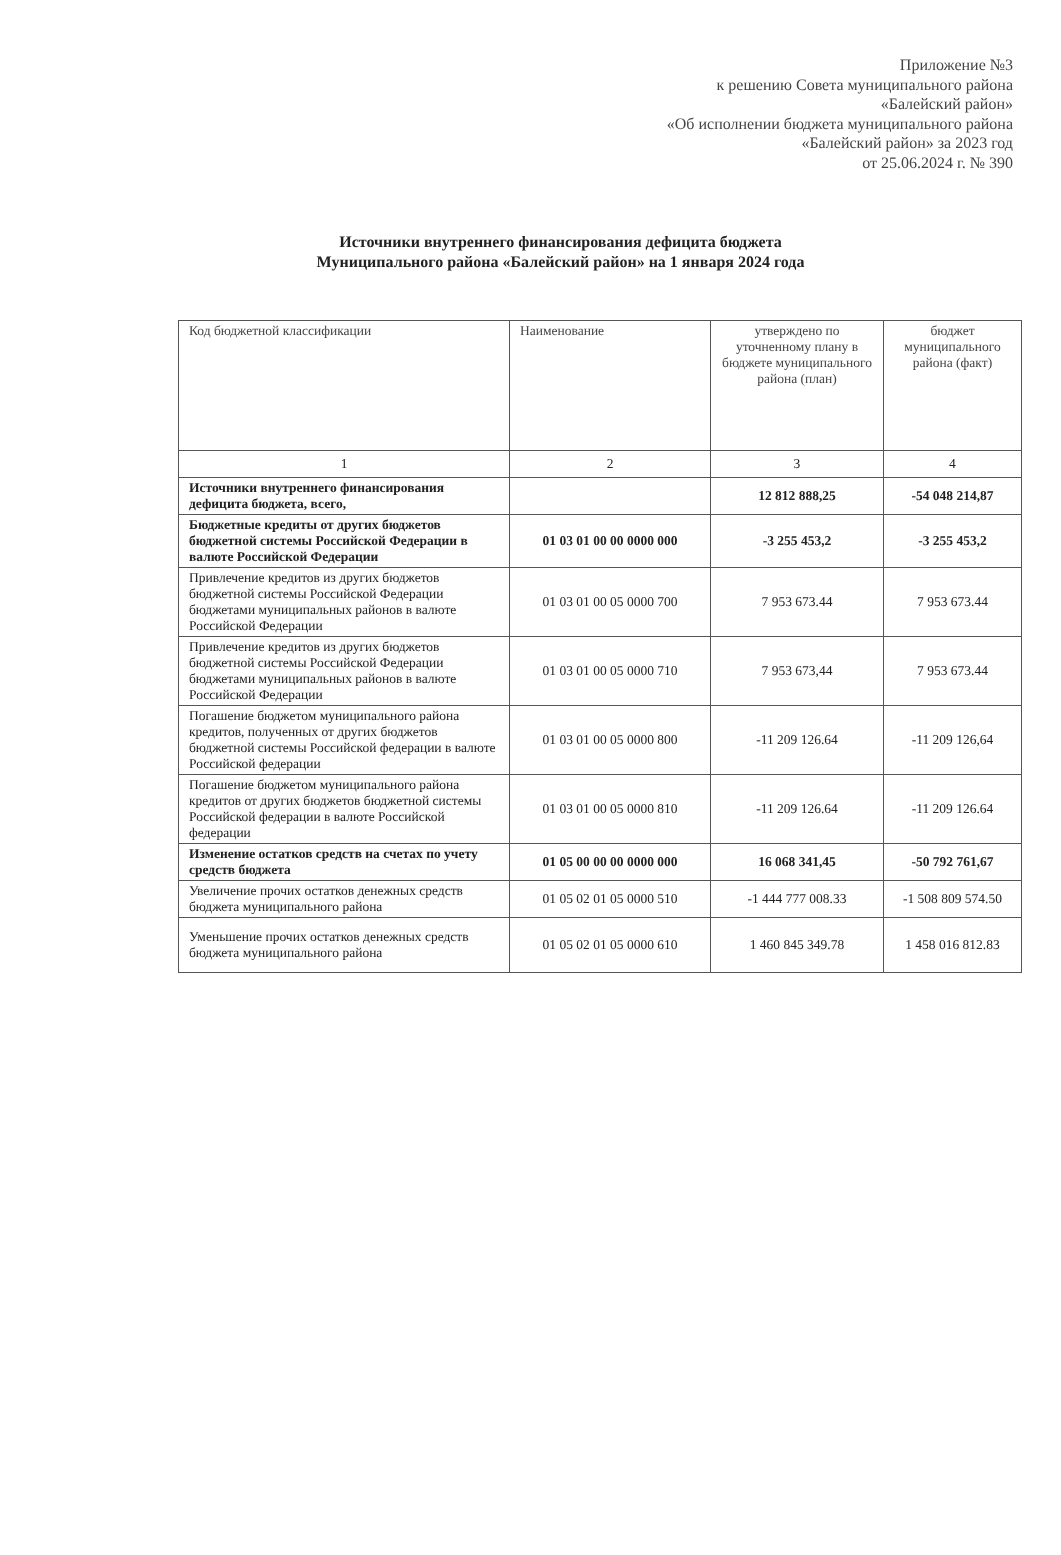Приложение №3
к решению Совета муниципального района
«Балейский район»
«Об исполнении бюджета муниципального района
«Балейский район» за 2023 год
от 25.06.2024 г. № 390
Источники внутреннего финансирования дефицита бюджета
Муниципального района «Балейский район» на 1 января 2024 года
| Код бюджетной классификации | Наименование | утверждено по уточненному плану в бюджете муниципального района (план) | бюджет муниципального района (факт) |
| --- | --- | --- | --- |
| 1 | 2 | 3 | 4 |
| Источники внутреннего финансирования дефицита бюджета, всего, | | 12 812 888,25 | -54 048 214,87 |
| Бюджетные кредиты от других бюджетов бюджетной системы Российской Федерации в валюте Российской Федерации | 01 03 01 00 00 0000 000 | -3 255 453,2 | -3 255 453,2 |
| Привлечение кредитов из других бюджетов бюджетной системы Российской Федерации бюджетами муниципальных районов в валюте Российской Федерации | 01 03 01 00 05 0000 700 | 7 953 673.44 | 7 953 673.44 |
| Привлечение кредитов из других бюджетов бюджетной системы Российской Федерации бюджетами муниципальных районов в валюте Российской Федерации | 01 03 01 00 05 0000 710 | 7 953 673,44 | 7 953 673.44 |
| Погашение бюджетом муниципального района кредитов, полученных от других бюджетов бюджетной системы Российской федерации в валюте Российской федерации | 01 03 01 00 05 0000 800 | -11 209 126.64 | -11 209 126,64 |
| Погашение бюджетом муниципального района кредитов от других бюджетов бюджетной системы Российской федерации в валюте Российской федерации | 01 03 01 00 05 0000 810 | -11 209 126.64 | -11 209 126.64 |
| Изменение остатков средств на счетах по учету средств бюджета | 01 05 00 00 00 0000 000 | 16 068 341,45 | -50 792 761,67 |
| Увеличение прочих остатков денежных средств бюджета муниципального района | 01 05 02 01 05 0000 510 | -1 444 777 008.33 | -1 508 809 574.50 |
| Уменьшение прочих остатков денежных средств бюджета муниципального района | 01 05 02 01 05 0000 610 | 1 460 845 349.78 | 1 458 016 812.83 |